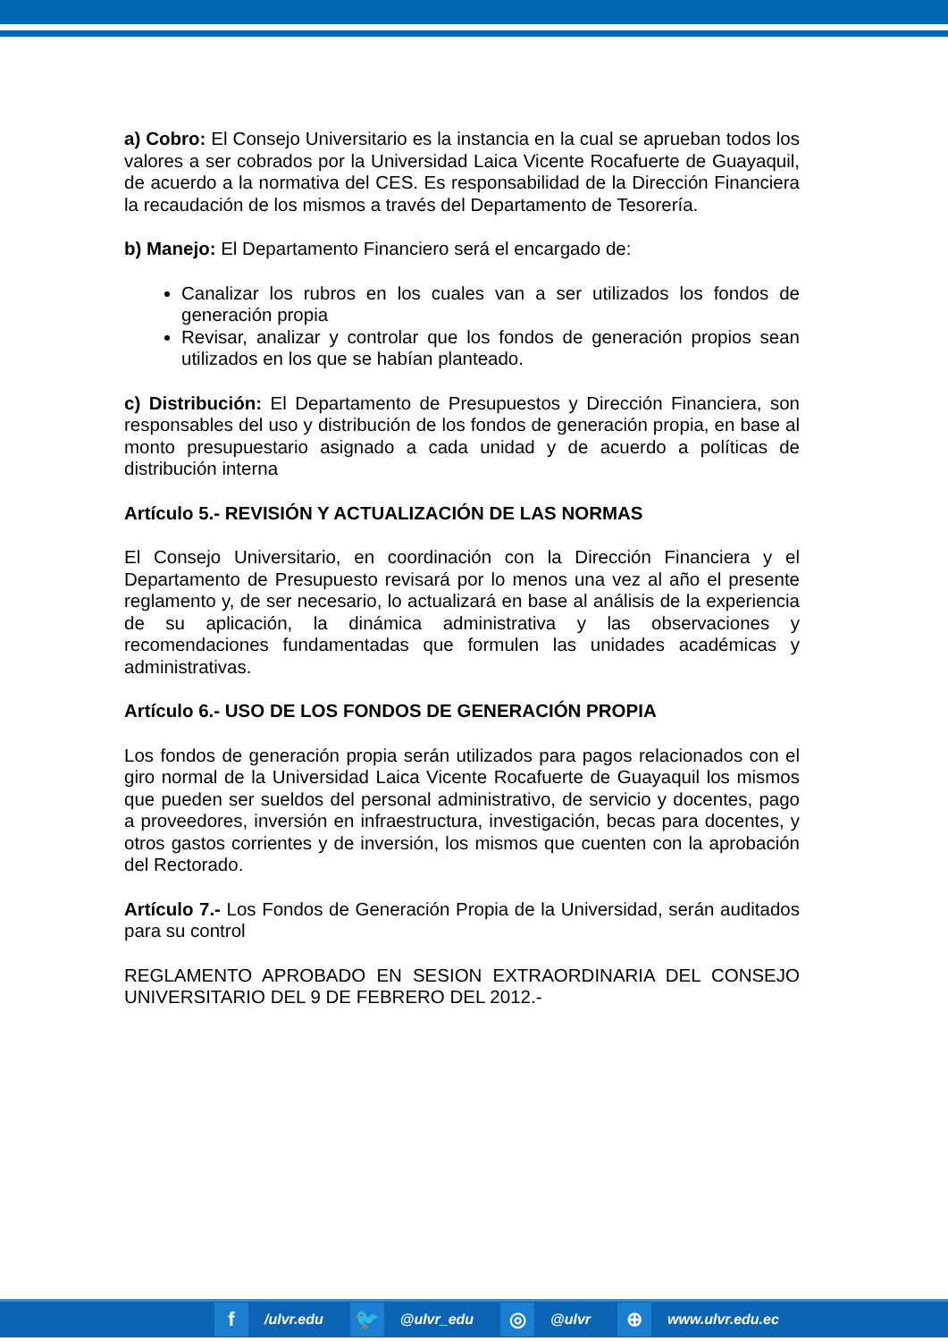a) Cobro: El Consejo Universitario es la instancia en la cual se aprueban todos los valores a ser cobrados por la Universidad Laica Vicente Rocafuerte de Guayaquil, de acuerdo a la normativa del CES. Es responsabilidad de la Dirección Financiera la recaudación de los mismos a través del Departamento de Tesorería.
b) Manejo: El Departamento Financiero será el encargado de:
Canalizar los rubros en los cuales van a ser utilizados los fondos de generación propia
Revisar, analizar y controlar que los fondos de generación propios sean utilizados en los que se habían planteado.
c) Distribución: El Departamento de Presupuestos y Dirección Financiera, son responsables del uso y distribución de los fondos de generación propia, en base al monto presupuestario asignado a cada unidad y de acuerdo a políticas de distribución interna
Artículo 5.- REVISIÓN Y ACTUALIZACIÓN DE LAS NORMAS
El Consejo Universitario, en coordinación con la Dirección Financiera y el Departamento de Presupuesto revisará por lo menos una vez al año el presente reglamento y, de ser necesario, lo actualizará en base al análisis de la experiencia de su aplicación, la dinámica administrativa y las observaciones y recomendaciones fundamentadas que formulen las unidades académicas y administrativas.
Artículo 6.- USO DE LOS FONDOS DE GENERACIÓN PROPIA
Los fondos de generación propia serán utilizados para pagos relacionados con el giro normal de la Universidad Laica Vicente Rocafuerte de Guayaquil los mismos que pueden ser sueldos del personal administrativo, de servicio y docentes, pago a proveedores, inversión en infraestructura, investigación, becas para docentes, y otros gastos corrientes y de inversión, los mismos que cuenten con la aprobación del Rectorado.
Artículo 7.- Los Fondos de Generación Propia de la Universidad, serán auditados para su control
REGLAMENTO APROBADO EN SESION EXTRAORDINARIA DEL CONSEJO UNIVERSITARIO DEL 9 DE FEBRERO DEL 2012.-
f
/ulvr.edu
🐦
@ulvr_edu
◎
@ulvr
⊕
www.ulvr.edu.ec